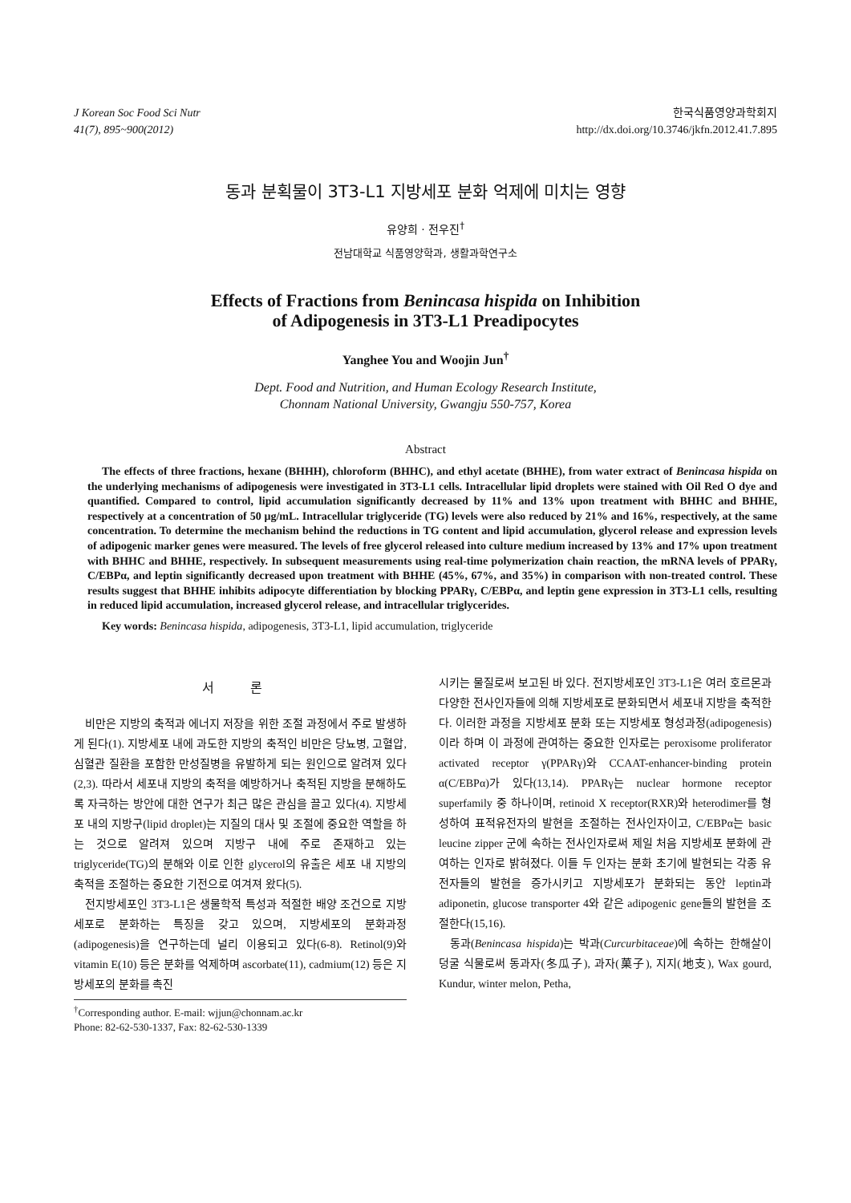J Korean Soc Food Sci Nutr
41(7), 895~900(2012)
한국식품영양과학회지
http://dx.doi.org/10.3746/jkfn.2012.41.7.895
동과 분획물이 3T3-L1 지방세포 분화 억제에 미치는 영향
유양희 · 전우진<sup>†</sup>
전남대학교 식품영양학과, 생활과학연구소
Effects of Fractions from Benincasa hispida on Inhibition
of Adipogenesis in 3T3-L1 Preadipocytes
Yanghee You and Woojin Jun<sup>†</sup>
Dept. Food and Nutrition, and Human Ecology Research Institute,
Chonnam National University, Gwangju 550-757, Korea
Abstract
The effects of three fractions, hexane (BHHH), chloroform (BHHC), and ethyl acetate (BHHE), from water extract of Benincasa hispida on the underlying mechanisms of adipogenesis were investigated in 3T3-L1 cells. Intracellular lipid droplets were stained with Oil Red O dye and quantified. Compared to control, lipid accumulation significantly decreased by 11% and 13% upon treatment with BHHC and BHHE, respectively at a concentration of 50 μg/mL. Intracellular triglyceride (TG) levels were also reduced by 21% and 16%, respectively, at the same concentration. To determine the mechanism behind the reductions in TG content and lipid accumulation, glycerol release and expression levels of adipogenic marker genes were measured. The levels of free glycerol released into culture medium increased by 13% and 17% upon treatment with BHHC and BHHE, respectively. In subsequent measurements using real-time polymerization chain reaction, the mRNA levels of PPARγ, C/EBPα, and leptin significantly decreased upon treatment with BHHE (45%, 67%, and 35%) in comparison with non-treated control. These results suggest that BHHE inhibits adipocyte differentiation by blocking PPARγ, C/EBPα, and leptin gene expression in 3T3-L1 cells, resulting in reduced lipid accumulation, increased glycerol release, and intracellular triglycerides.
Key words: Benincasa hispida, adipogenesis, 3T3-L1, lipid accumulation, triglyceride
서 론
비만은 지방의 축적과 에너지 저장을 위한 조절 과정에서 주로 발생하게 된다(1). 지방세포 내에 과도한 지방의 축적인 비만은 당뇨병, 고혈압, 심혈관 질환을 포함한 만성질병을 유발하게 되는 원인으로 알려져 있다(2,3). 따라서 세포내 지방의 축적을 예방하거나 축적된 지방을 분해하도록 자극하는 방안에 대한 연구가 최근 많은 관심을 끌고 있다(4). 지방세포 내의 지방구(lipid droplet)는 지질의 대사 및 조절에 중요한 역할을 하는 것으로 알려져 있으며 지방구 내에 주로 존재하고 있는 triglyceride(TG)의 분해와 이로 인한 glycerol의 유출은 세포 내 지방의 축적을 조절하는 중요한 기전으로 여겨져 왔다(5).
전지방세포인 3T3-L1은 생물학적 특성과 적절한 배양 조건으로 지방세포로 분화하는 특징을 갖고 있으며, 지방세포의 분화과정(adipogenesis)을 연구하는데 널리 이용되고 있다(6-8). Retinol(9)와 vitamin E(10) 등은 분화를 억제하며 ascorbate(11), cadmium(12) 등은 지방세포의 분화를 촉진
<sup>†</sup> Corresponding author. E-mail: wjjun@chonnam.ac.kr
Phone: 82-62-530-1337, Fax: 82-62-530-1339
시키는 물질로써 보고된 바 있다. 전지방세포인 3T3-L1은 여러 호르몬과 다양한 전사인자들에 의해 지방세포로 분화되면서 세포내 지방을 축적한다. 이러한 과정을 지방세포 분화 또는 지방세포 형성과정(adipogenesis)이라 하며 이 과정에 관여하는 중요한 인자로는 peroxisome proliferator activated receptor γ(PPARγ)와 CCAAT-enhancer-binding protein α(C/EBPα)가 있다(13,14). PPARγ는 nuclear hormone receptor superfamily 중 하나이며, retinoid X receptor(RXR)와 heterodimer를 형성하여 표적유전자의 발현을 조절하는 전사인자이고, C/EBPα는 basic leucine zipper 군에 속하는 전사인자로써 제일 처음 지방세포 분화에 관여하는 인자로 밝혀졌다. 이들 두 인자는 분화 초기에 발현되는 각종 유전자들의 발현을 증가시키고 지방세포가 분화되는 동안 leptin과 adiponetin, glucose transporter 4와 같은 adipogenic gene들의 발현을 조절한다(15,16).
동과(Benincasa hispida)는 박과(Curcurbitaceae)에 속하는 한해살이 덩굴 식물로써 동과자(冬瓜子), 과자(菓子), 지지(地支), Wax gourd, Kundur, winter melon, Petha,